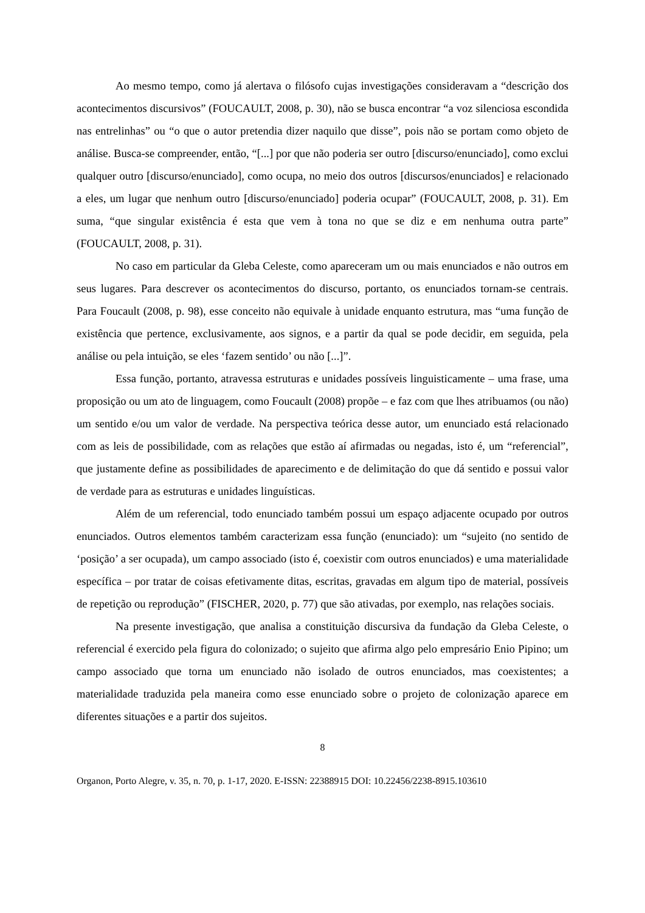Ao mesmo tempo, como já alertava o filósofo cujas investigações consideravam a “descrição dos acontecimentos discursivos” (FOUCAULT, 2008, p. 30), não se busca encontrar “a voz silenciosa escondida nas entrelinhas” ou “o que o autor pretendia dizer naquilo que disse”, pois não se portam como objeto de análise. Busca-se compreender, então, “[...] por que não poderia ser outro [discurso/enunciado], como exclui qualquer outro [discurso/enunciado], como ocupa, no meio dos outros [discursos/enunciados] e relacionado a eles, um lugar que nenhum outro [discurso/enunciado] poderia ocupar” (FOUCAULT, 2008, p. 31). Em suma, “que singular existência é esta que vem à tona no que se diz e em nenhuma outra parte” (FOUCAULT, 2008, p. 31).
No caso em particular da Gleba Celeste, como apareceram um ou mais enunciados e não outros em seus lugares. Para descrever os acontecimentos do discurso, portanto, os enunciados tornam-se centrais. Para Foucault (2008, p. 98), esse conceito não equivale à unidade enquanto estrutura, mas “uma função de existência que pertence, exclusivamente, aos signos, e a partir da qual se pode decidir, em seguida, pela análise ou pela intuição, se eles ‘fazem sentido’ ou não [...]”.
Essa função, portanto, atravessa estruturas e unidades possíveis linguisticamente – uma frase, uma proposição ou um ato de linguagem, como Foucault (2008) propõe – e faz com que lhes atribuamos (ou não) um sentido e/ou um valor de verdade. Na perspectiva teórica desse autor, um enunciado está relacionado com as leis de possibilidade, com as relações que estão aí afirmadas ou negadas, isto é, um “referencial”, que justamente define as possibilidades de aparecimento e de delimitação do que dá sentido e possui valor de verdade para as estruturas e unidades linguísticas.
Além de um referencial, todo enunciado também possui um espaço adjacente ocupado por outros enunciados. Outros elementos também caracterizam essa função (enunciado): um “sujeito (no sentido de ‘posição’ a ser ocupada), um campo associado (isto é, coexistir com outros enunciados) e uma materialidade específica – por tratar de coisas efetivamente ditas, escritas, gravadas em algum tipo de material, possíveis de repetição ou reprodução” (FISCHER, 2020, p. 77) que são ativadas, por exemplo, nas relações sociais.
Na presente investigação, que analisa a constituição discursiva da fundação da Gleba Celeste, o referencial é exercido pela figura do colonizado; o sujeito que afirma algo pelo empresário Enio Pipino; um campo associado que torna um enunciado não isolado de outros enunciados, mas coexistentes; a materialidade traduzida pela maneira como esse enunciado sobre o projeto de colonização aparece em diferentes situações e a partir dos sujeitos.
8
Organon, Porto Alegre, v. 35, n. 70, p. 1-17, 2020. E-ISSN: 22388915 DOI: 10.22456/2238-8915.103610